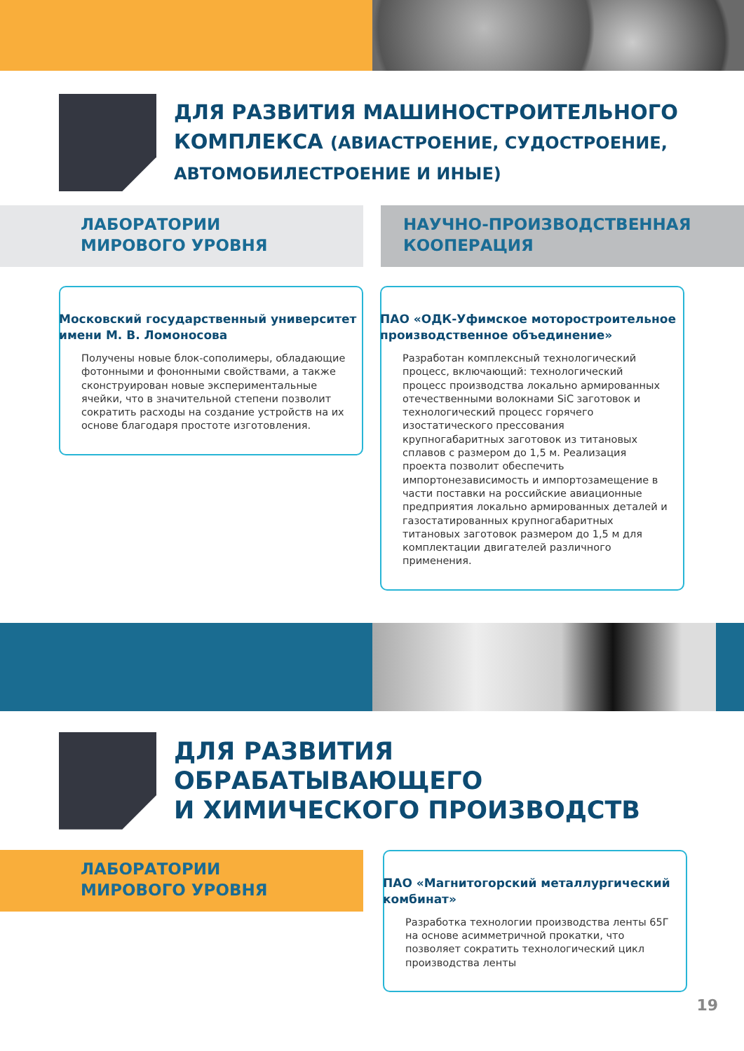ДЛЯ РАЗВИТИЯ МАШИНОСТРОИТЕЛЬНОГО КОМПЛЕКСА (АВИАСТРОЕНИЕ, СУДОСТРОЕНИЕ, АВТОМОБИЛЕСТРОЕНИЕ И ИНЫЕ)
ЛАБОРАТОРИИ
МИРОВОГО УРОВНЯ
НАУЧНО-ПРОИЗВОДСТВЕННАЯ
КООПЕРАЦИЯ
Московский государственный университет имени М. В. Ломоносова
Получены новые блок-сополимеры, обладающие фотонными и фононными свойствами, а также сконструирован новые экспериментальные ячейки, что в значительной степени позволит сократить расходы на создание устройств на их основе благодаря простоте изготовления.
ПАО «ОДК-Уфимское моторостроительное производственное объединение»
Разработан комплексный технологический процесс, включающий: технологический процесс производства локально армированных отечественными волокнами SiC заготовок и технологический процесс горячего изостатического прессования крупногабаритных заготовок из титановых сплавов с размером до 1,5 м. Реализация проекта позволит обеспечить импортонезависимость и импортозамещение в части поставки на российские авиационные предприятия локально армированных деталей и газостатированных крупногабаритных титановых заготовок размером до 1,5 м для комплектации двигателей различного применения.
ДЛЯ РАЗВИТИЯ
ОБРАБАТЫВАЮЩЕГО
И ХИМИЧЕСКОГО ПРОИЗВОДСТВ
ЛАБОРАТОРИИ
МИРОВОГО УРОВНЯ
ПАО «Магнитогорский металлургический комбинат»
Разработка технологии производства ленты 65Г на основе асимметричной прокатки, что позволяет сократить технологический цикл производства ленты
19